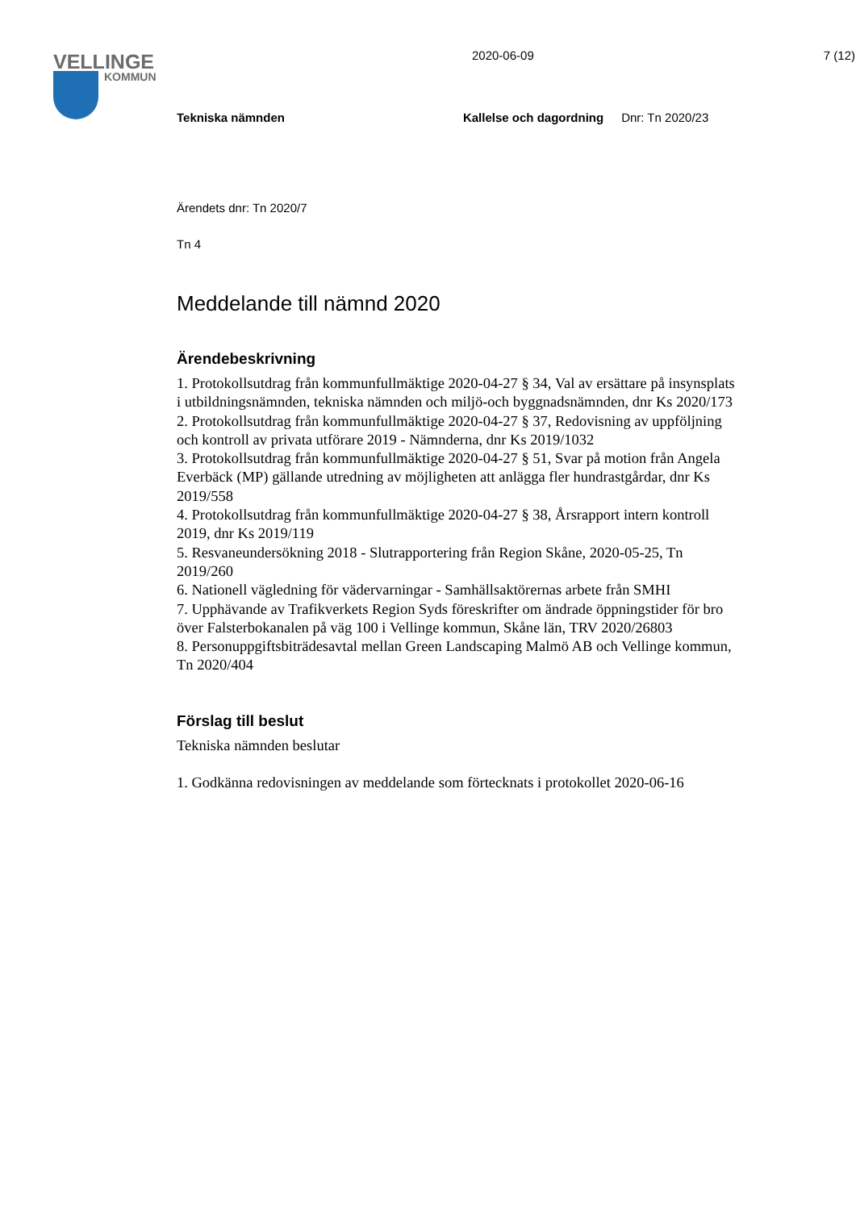VELLINGE
KOMMUN
2020-06-09 7 (12)
Tekniska nämnden Kallelse och dagordning Dnr: Tn 2020/23
Ärendets dnr: Tn 2020/7
Tn 4
Meddelande till nämnd 2020
Ärendebeskrivning
1. Protokollsutdrag från kommunfullmäktige 2020-04-27 § 34, Val av ersättare på insynsplats i utbildningsnämnden, tekniska nämnden och miljö-och byggnadsnämnden, dnr Ks 2020/173
2. Protokollsutdrag från kommunfullmäktige 2020-04-27 § 37, Redovisning av uppföljning och kontroll av privata utförare 2019 - Nämnderna, dnr Ks 2019/1032
3. Protokollsutdrag från kommunfullmäktige 2020-04-27 § 51, Svar på motion från Angela Everbäck (MP) gällande utredning av möjligheten att anlägga fler hundrastgårdar, dnr Ks 2019/558
4. Protokollsutdrag från kommunfullmäktige 2020-04-27 § 38, Årsrapport intern kontroll 2019, dnr Ks 2019/119
5. Resvaneundersökning 2018 - Slutrapportering från Region Skåne, 2020-05-25, Tn 2019/260
6. Nationell vägledning för vädervarningar - Samhällsaktörernas arbete från SMHI
7. Upphävande av Trafikverkets Region Syds föreskrifter om ändrade öppningstider för bro över Falsterbokanalen på väg 100 i Vellinge kommun, Skåne län, TRV 2020/26803
8. Personuppgiftsbiträdesavtal mellan Green Landscaping Malmö AB och Vellinge kommun, Tn 2020/404
Förslag till beslut
Tekniska nämnden beslutar
1. Godkänna redovisningen av meddelande som förtecknats i protokollet 2020-06-16